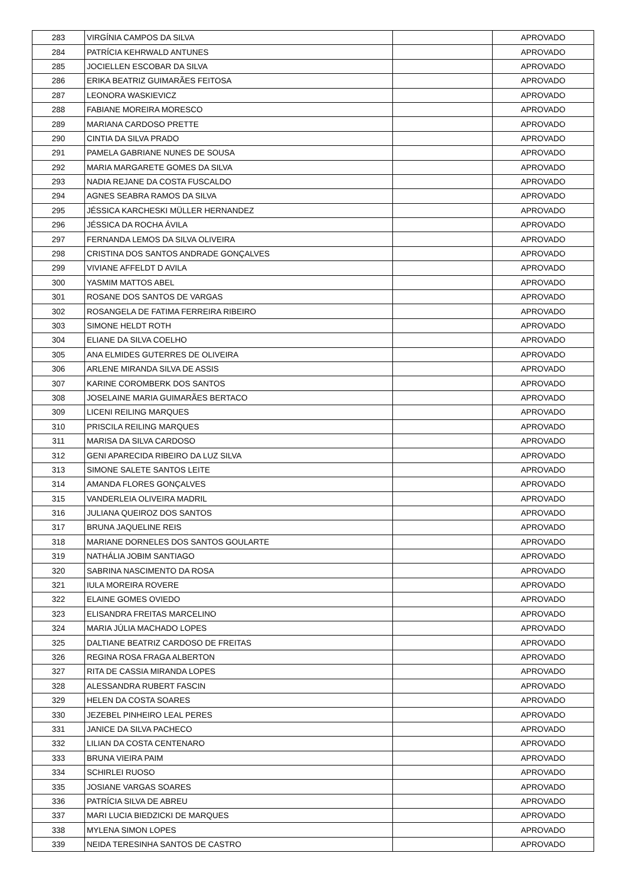| 283 | VIRGÍNIA CAMPOS DA SILVA | | APROVADO |
| 284 | PATRÍCIA KEHRWALD ANTUNES | | APROVADO |
| 285 | JOCIELLEN ESCOBAR DA SILVA | | APROVADO |
| 286 | ERIKA BEATRIZ GUIMARÃES FEITOSA | | APROVADO |
| 287 | LEONORA WASKIEVICZ | | APROVADO |
| 288 | FABIANE MOREIRA MORESCO | | APROVADO |
| 289 | MARIANA CARDOSO PRETTE | | APROVADO |
| 290 | CINTIA DA SILVA PRADO | | APROVADO |
| 291 | PAMELA GABRIANE NUNES DE SOUSA | | APROVADO |
| 292 | MARIA MARGARETE GOMES DA SILVA | | APROVADO |
| 293 | NADIA REJANE DA COSTA FUSCALDO | | APROVADO |
| 294 | AGNES SEABRA RAMOS DA SILVA | | APROVADO |
| 295 | JÉSSICA KARCHESKI MÜLLER HERNANDEZ | | APROVADO |
| 296 | JÉSSICA DA ROCHA ÁVILA | | APROVADO |
| 297 | FERNANDA LEMOS DA SILVA OLIVEIRA | | APROVADO |
| 298 | CRISTINA DOS SANTOS ANDRADE GONÇALVES | | APROVADO |
| 299 | VIVIANE AFFELDT D AVILA | | APROVADO |
| 300 | YASMIM MATTOS ABEL | | APROVADO |
| 301 | ROSANE DOS SANTOS DE VARGAS | | APROVADO |
| 302 | ROSANGELA DE FATIMA FERREIRA RIBEIRO | | APROVADO |
| 303 | SIMONE HELDT ROTH | | APROVADO |
| 304 | ELIANE DA SILVA COELHO | | APROVADO |
| 305 | ANA ELMIDES GUTERRES DE OLIVEIRA | | APROVADO |
| 306 | ARLENE MIRANDA SILVA DE ASSIS | | APROVADO |
| 307 | KARINE COROMBERK DOS SANTOS | | APROVADO |
| 308 | JOSELAINE MARIA GUIMARÃES BERTACO | | APROVADO |
| 309 | LICENI REILING MARQUES | | APROVADO |
| 310 | PRISCILA REILING MARQUES | | APROVADO |
| 311 | MARISA DA SILVA CARDOSO | | APROVADO |
| 312 | GENI APARECIDA RIBEIRO DA LUZ SILVA | | APROVADO |
| 313 | SIMONE SALETE SANTOS LEITE | | APROVADO |
| 314 | AMANDA FLORES GONÇALVES | | APROVADO |
| 315 | VANDERLEIA OLIVEIRA MADRIL | | APROVADO |
| 316 | JULIANA QUEIROZ DOS SANTOS | | APROVADO |
| 317 | BRUNA JAQUELINE REIS | | APROVADO |
| 318 | MARIANE DORNELES DOS SANTOS GOULARTE | | APROVADO |
| 319 | NATHÁLIA JOBIM SANTIAGO | | APROVADO |
| 320 | SABRINA NASCIMENTO DA ROSA | | APROVADO |
| 321 | IULA MOREIRA ROVERE | | APROVADO |
| 322 | ELAINE GOMES OVIEDO | | APROVADO |
| 323 | ELISANDRA FREITAS MARCELINO | | APROVADO |
| 324 | MARIA JÚLIA MACHADO LOPES | | APROVADO |
| 325 | DALTIANE BEATRIZ CARDOSO DE FREITAS | | APROVADO |
| 326 | REGINA ROSA FRAGA ALBERTON | | APROVADO |
| 327 | RITA DE CASSIA MIRANDA LOPES | | APROVADO |
| 328 | ALESSANDRA RUBERT FASCIN | | APROVADO |
| 329 | HELEN DA COSTA SOARES | | APROVADO |
| 330 | JEZEBEL PINHEIRO LEAL PERES | | APROVADO |
| 331 | JANICE DA SILVA PACHECO | | APROVADO |
| 332 | LILIAN DA COSTA CENTENARO | | APROVADO |
| 333 | BRUNA VIEIRA PAIM | | APROVADO |
| 334 | SCHIRLEI RUOSO | | APROVADO |
| 335 | JOSIANE VARGAS SOARES | | APROVADO |
| 336 | PATRÍCIA SILVA DE ABREU | | APROVADO |
| 337 | MARI LUCIA BIEDZICKI DE MARQUES | | APROVADO |
| 338 | MYLENA SIMON LOPES | | APROVADO |
| 339 | NEIDA TERESINHA SANTOS DE CASTRO | | APROVADO |